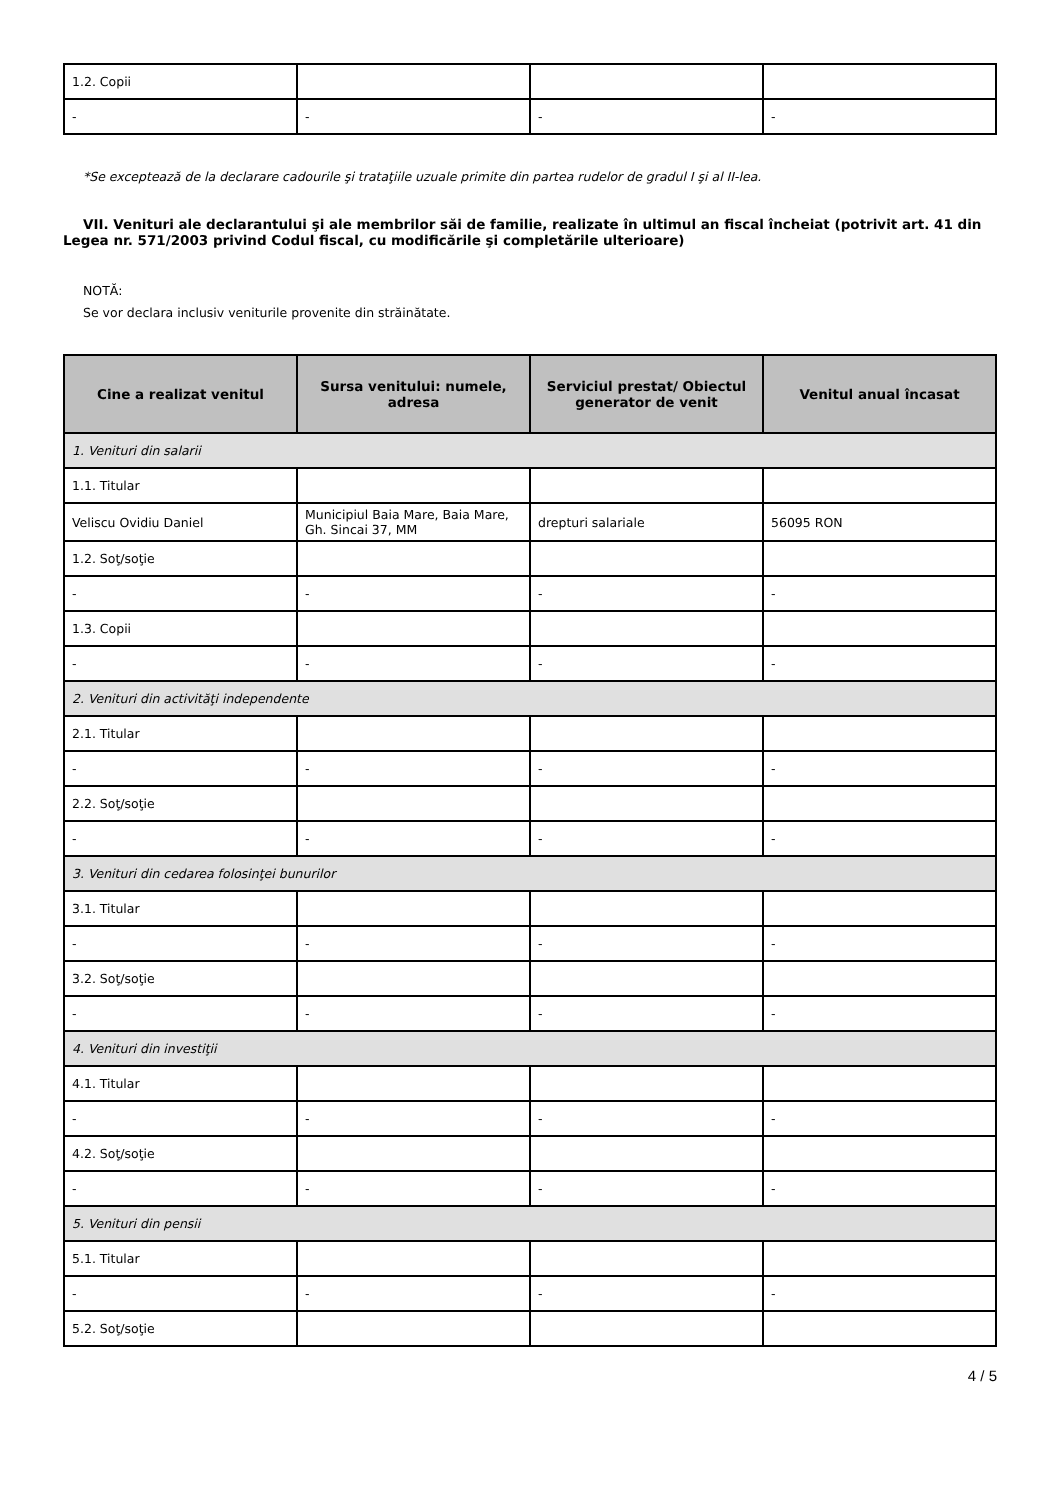| 1.2. Copii | | | |
| - | - | - | - |
*Se exceptează de la declarare cadourile şi trataţiile uzuale primite din partea rudelor de gradul I şi al II-lea.
VII. Venituri ale declarantului şi ale membrilor săi de familie, realizate în ultimul an fiscal încheiat (potrivit art. 41 din Legea nr. 571/2003 privind Codul fiscal, cu modificările şi completările ulterioare)
NOTĂ:
Se vor declara inclusiv veniturile provenite din străinătate.
| Cine a realizat venitul | Sursa venitului: numele, adresa | Serviciul prestat/ Obiectul generator de venit | Venitul anual încasat |
| --- | --- | --- | --- |
| 1. Venituri din salarii | | | |
| 1.1. Titular | | | |
| Veliscu Ovidiu Daniel | Municipiul Baia Mare, Baia Mare, Gh. Sincai 37, MM | drepturi salariale | 56095 RON |
| 1.2. Soţ/soţie | | | |
| - | - | - | - |
| 1.3. Copii | | | |
| - | - | - | - |
| 2. Venituri din activităţi independente | | | |
| 2.1. Titular | | | |
| - | - | - | - |
| 2.2. Soţ/soţie | | | |
| - | - | - | - |
| 3. Venituri din cedarea folosinţei bunurilor | | | |
| 3.1. Titular | | | |
| - | - | - | - |
| 3.2. Soţ/soţie | | | |
| - | - | - | - |
| 4. Venituri din investiţii | | | |
| 4.1. Titular | | | |
| - | - | - | - |
| 4.2. Soţ/soţie | | | |
| - | - | - | - |
| 5. Venituri din pensii | | | |
| 5.1. Titular | | | |
| - | - | - | - |
| 5.2. Soţ/soţie | | | |
4 / 5